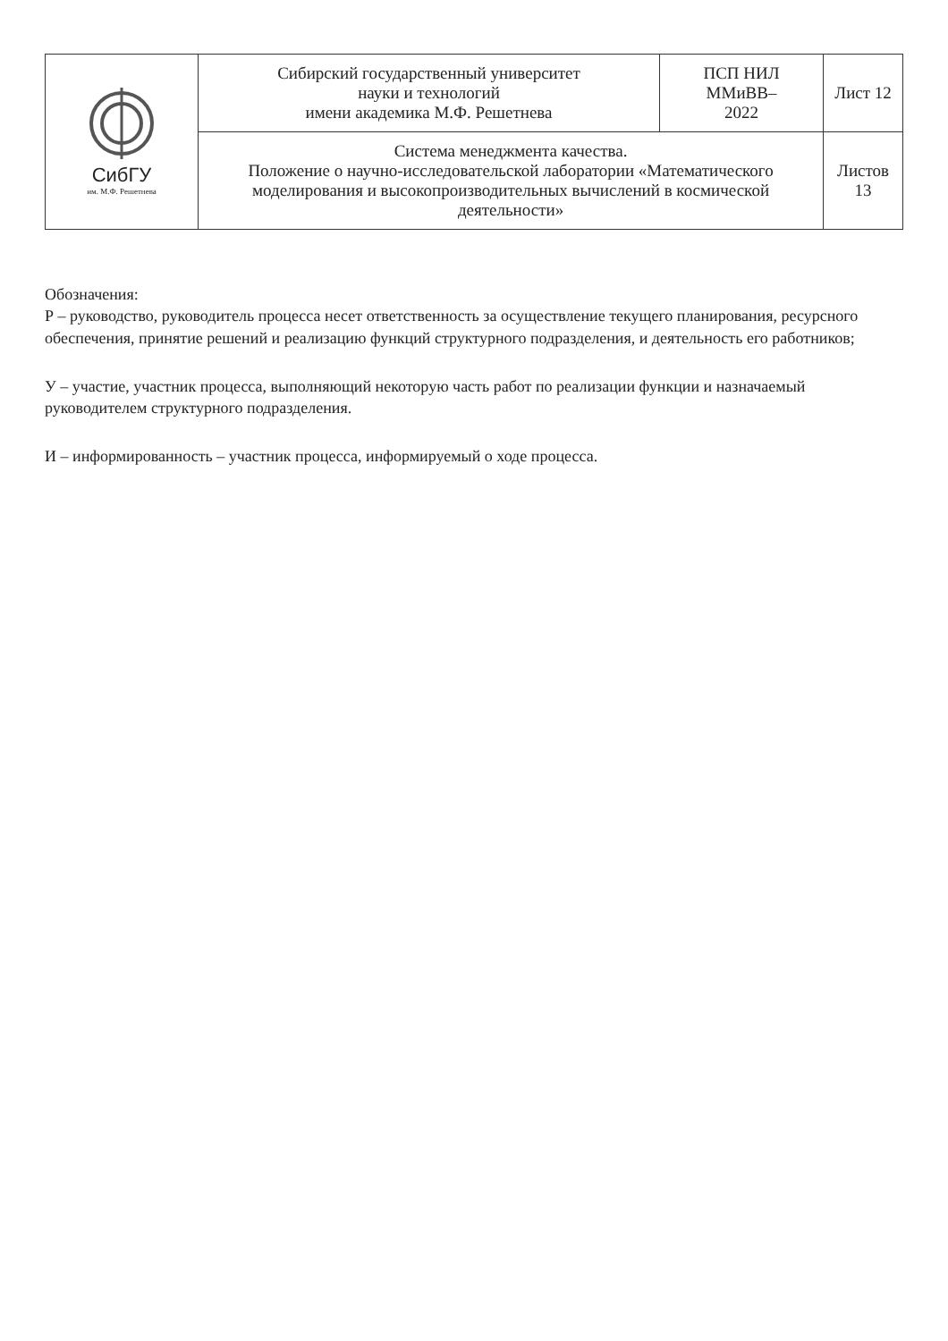| СибГУ им. М.Ф. Решетнева | Сибирский государственный университет науки и технологий имени академика М.Ф. Решетнева | ПСП НИЛ ММиВВ– 2022 | Лист 12 |
| | Система менеджмента качества. Положение о научно-исследовательской лаборатории «Математического моделирования и высокопроизводительных вычислений в космической деятельности» | | Листов 13 |
Обозначения:
Р – руководство, руководитель процесса несет ответственность за осуществление текущего планирования, ресурсного обеспечения, принятие решений и реализацию функций структурного подразделения, и деятельность его работников;
У – участие, участник процесса, выполняющий некоторую часть работ по реализации функции и назначаемый руководителем структурного подразделения.
И – информированность – участник процесса, информируемый о ходе процесса.